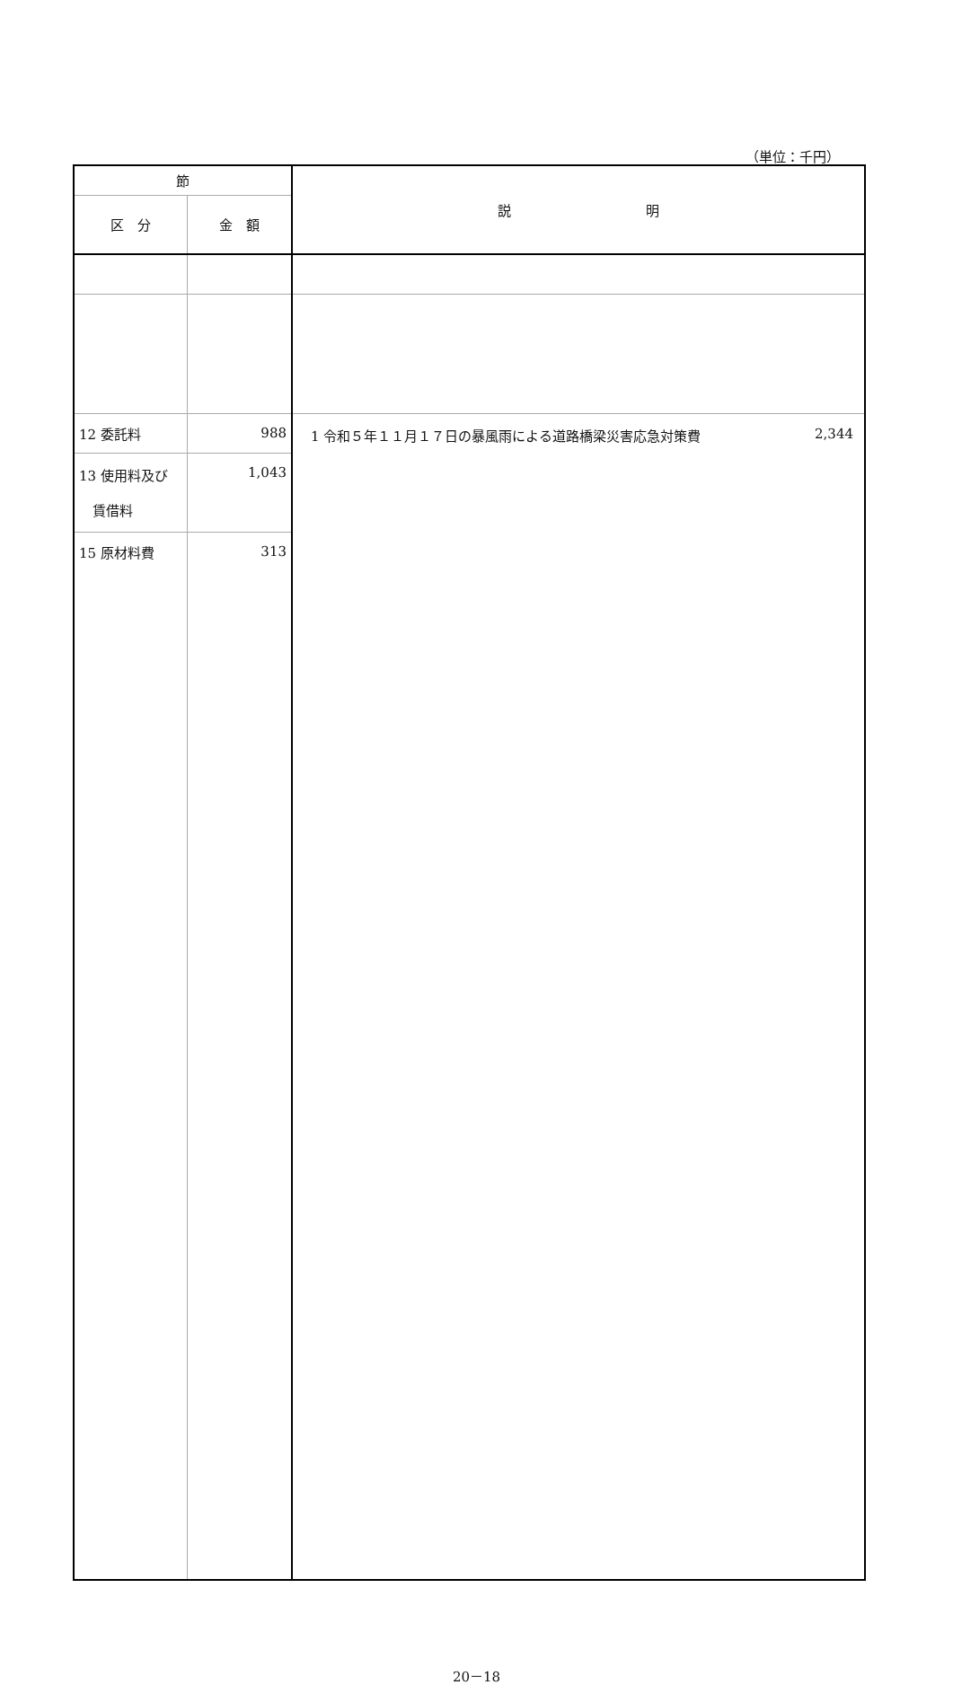（単位：千円）
| 節 | | 説 明 |
| --- | --- | --- |
| 区 分 | 金 額 | |
| 12 委託料 | 988 | 1 令和５年１１月１７日の暴風雨による道路橋梁災害応急対策費 2,344 |
| 13 使用料及び 賃借料 | 1,043 | |
| 15 原材料費 | 313 | |
20－18